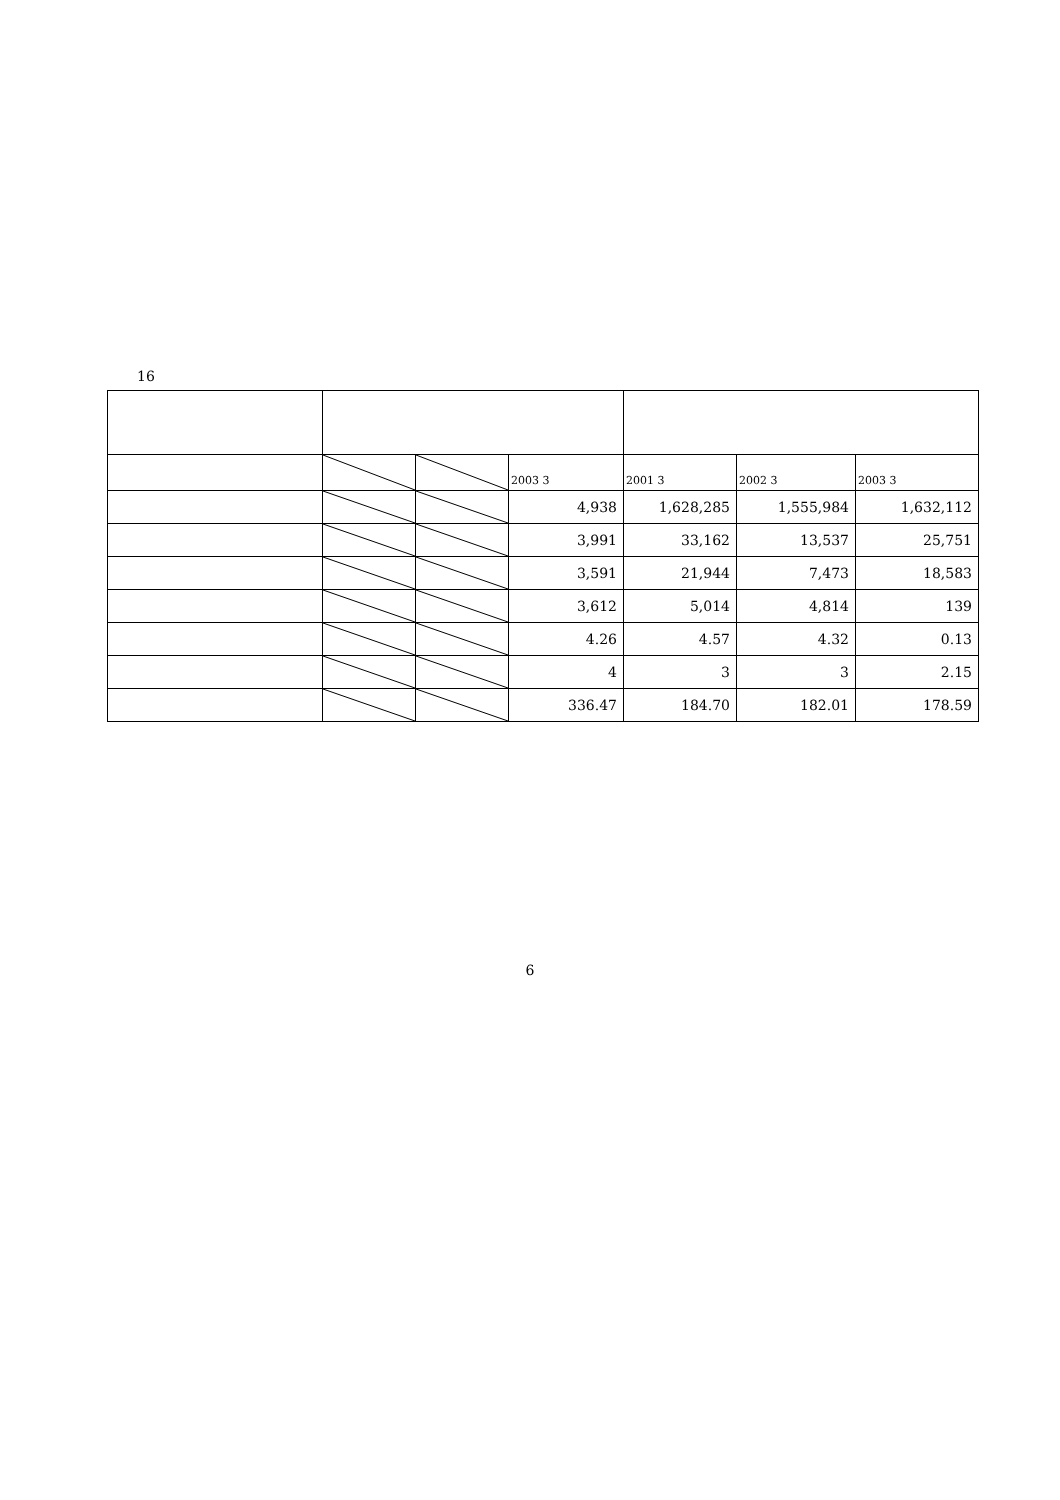16
| | | | 2003 3 | 2001 3 | 2002 3 | 2003 3 |
| | | | 4,938 | 1,628,285 | 1,555,984 | 1,632,112 |
| | | | 3,991 | 33,162 | 13,537 | 25,751 |
| | | | 3,591 | 21,944 | 7,473 | 18,583 |
| | | | 3,612 | 5,014 | 4,814 | 139 |
| | | | 4.26 | 4.57 | 4.32 | 0.13 |
| | | | 4 | 3 | 3 | 2.15 |
| | | | 336.47 | 184.70 | 182.01 | 178.59 |
6